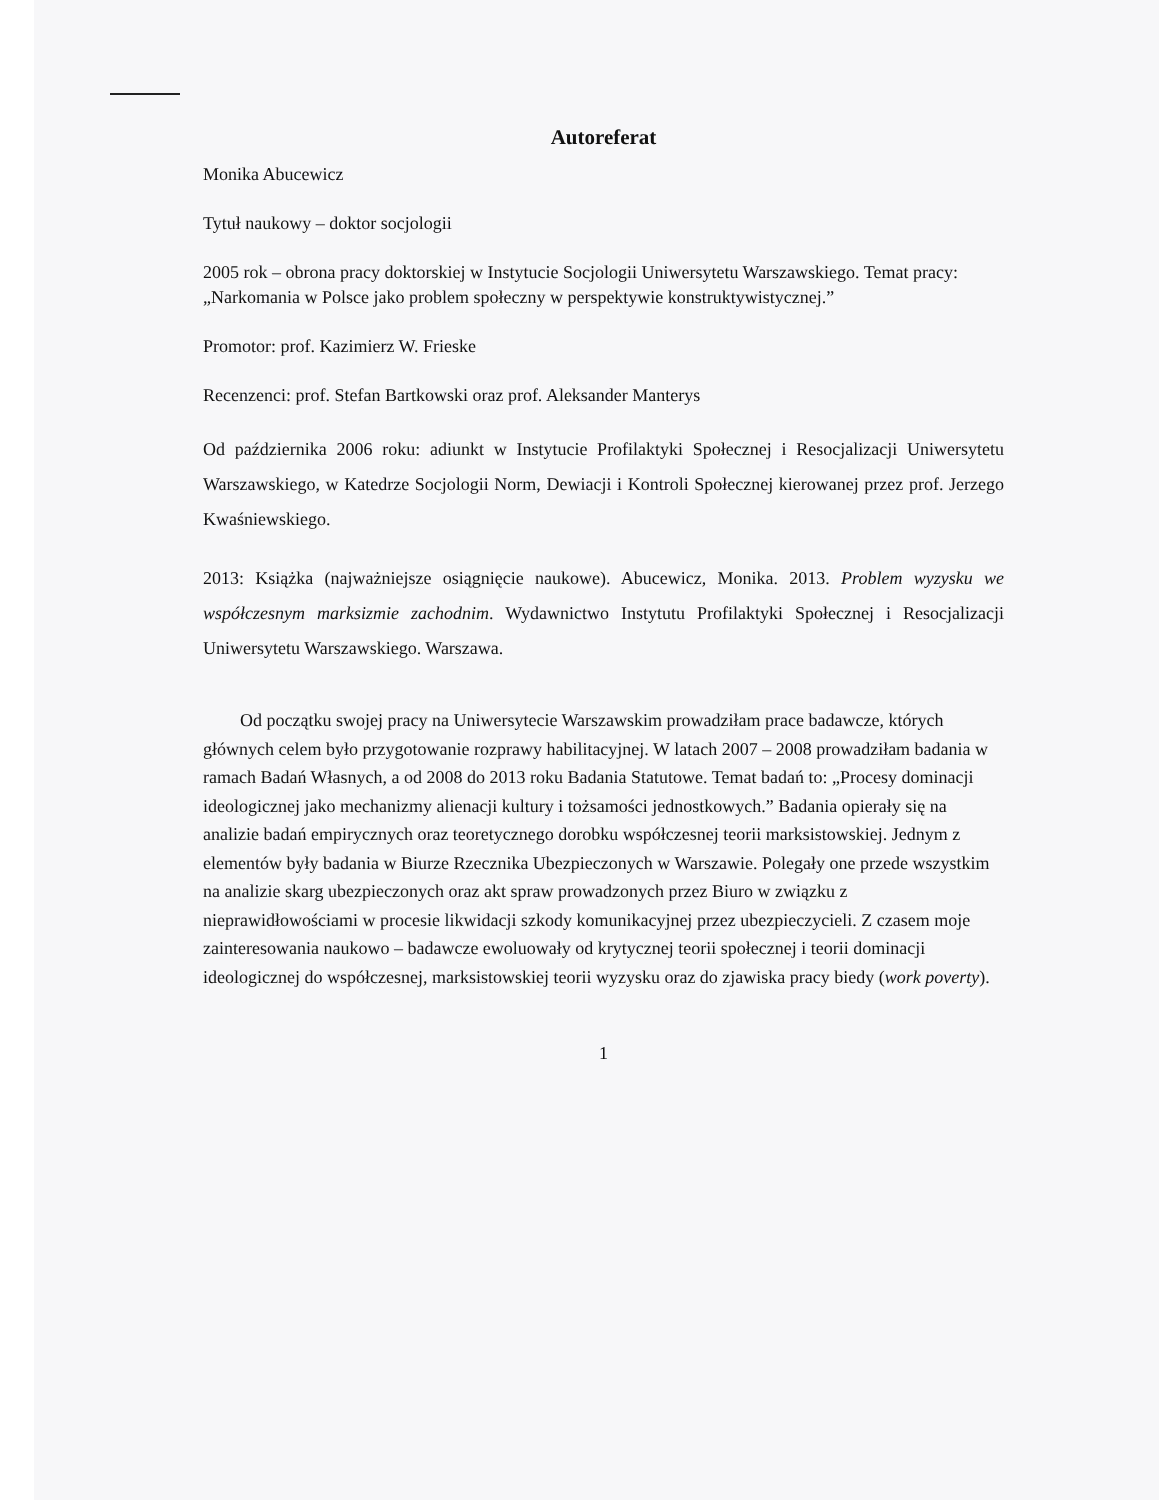Autoreferat
Monika Abucewicz
Tytuł naukowy – doktor socjologii
2005 rok – obrona pracy doktorskiej w Instytucie Socjologii Uniwersytetu Warszawskiego. Temat pracy: „Narkomania w Polsce jako problem społeczny w perspektywie konstruktywistycznej.”
Promotor: prof. Kazimierz W. Frieske
Recenzenci: prof. Stefan Bartkowski oraz prof. Aleksander Manterys
Od października 2006 roku: adiunkt w Instytucie Profilaktyki Społecznej i Resocjalizacji Uniwersytetu Warszawskiego, w Katedrze Socjologii Norm, Dewiacji i Kontroli Społecznej kierowanej przez prof. Jerzego Kwaśniewskiego.
2013: Książka (najważniejsze osiągnięcie naukowe). Abucewicz, Monika. 2013. Problem wyzysku we współczesnym marksizmie zachodnim. Wydawnictwo Instytutu Profilaktyki Społecznej i Resocjalizacji Uniwersytetu Warszawskiego. Warszawa.
Od początku swojej pracy na Uniwersytecie Warszawskim prowadziłam prace badawcze, których głównych celem było przygotowanie rozprawy habilitacyjnej. W latach 2007 – 2008 prowadziłam badania w ramach Badań Własnych, a od 2008 do 2013 roku Badania Statutowe. Temat badań to: „Procesy dominacji ideologicznej jako mechanizmy alienacji kultury i tożsamości jednostkowych.” Badania opierały się na analizie badań empirycznych oraz teoretycznego dorobku współczesnej teorii marksistowskiej. Jednym z elementów były badania w Biurze Rzecznika Ubezpieczonych w Warszawie. Polegały one przede wszystkim na analizie skarg ubezpieczonych oraz akt spraw prowadzonych przez Biuro w związku z nieprawidłowościami w procesie likwidacji szkody komunikacyjnej przez ubezpieczycieli. Z czasem moje zainteresowania naukowo – badawcze ewoluowały od krytycznej teorii społecznej i teorii dominacji ideologicznej do współczesnej, marksistowskiej teorii wyzysku oraz do zjawiska pracy biedy (work poverty).
1